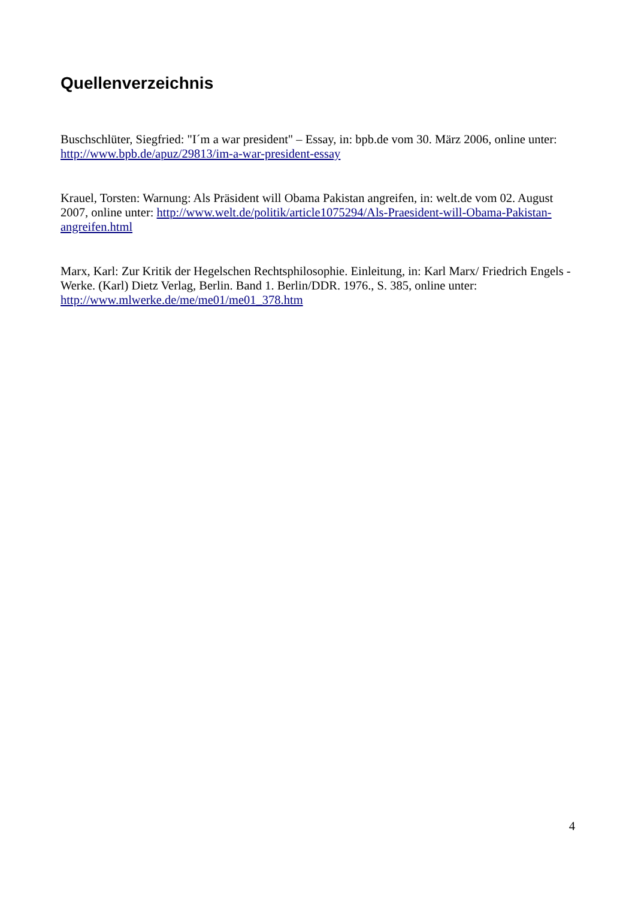Quellenverzeichnis
Buschschlüter, Siegfried: "I´m a war president" – Essay, in: bpb.de vom 30. März 2006, online unter: http://www.bpb.de/apuz/29813/im-a-war-president-essay
Krauel, Torsten: Warnung: Als Präsident will Obama Pakistan angreifen, in: welt.de vom 02. August 2007, online unter: http://www.welt.de/politik/article1075294/Als-Praesident-will-Obama-Pakistan-angreifen.html
Marx, Karl: Zur Kritik der Hegelschen Rechtsphilosophie. Einleitung, in: Karl Marx/ Friedrich Engels - Werke. (Karl) Dietz Verlag, Berlin. Band 1. Berlin/DDR. 1976., S. 385, online unter: http://www.mlwerke.de/me/me01/me01_378.htm
4